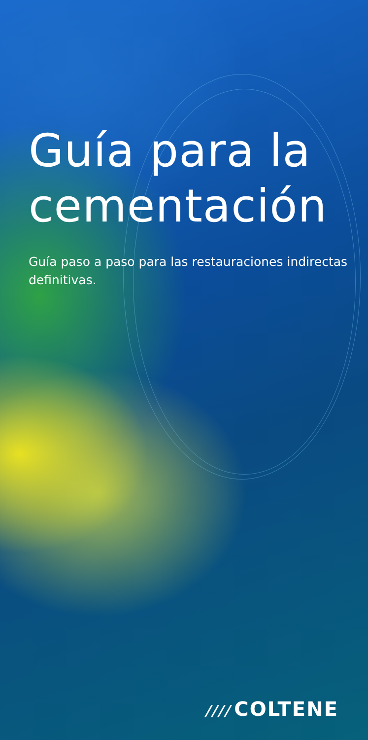Guía para la cementación
Guía paso a paso para las restauraciones indirectas definitivas.
//// COLTENE